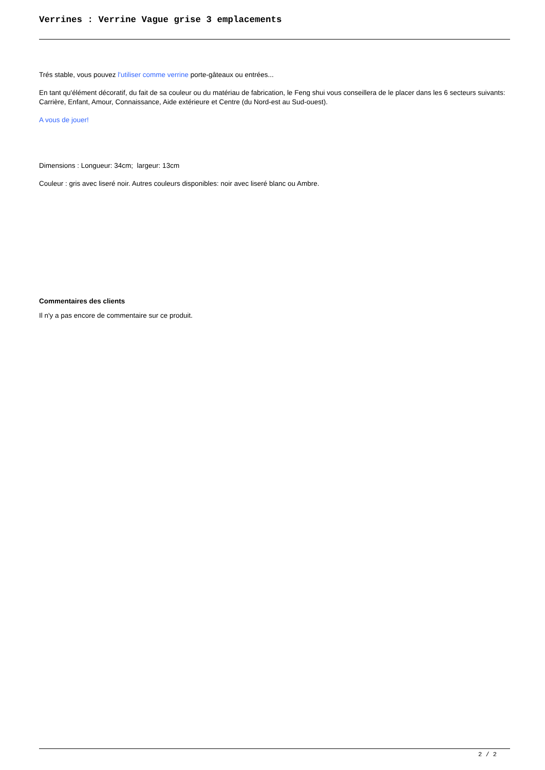Verrines : Verrine Vague grise 3 emplacements
Trés stable, vous pouvez l'utiliser comme verrine porte-gâteaux ou entrées...
En tant qu'élément décoratif, du fait de sa couleur ou du matériau de fabrication, le Feng shui vous conseillera de le placer dans les 6 secteurs suivants: Carrière, Enfant, Amour, Connaissance, Aide extérieure et Centre (du Nord-est au Sud-ouest).
A vous de jouer!
Dimensions : Longueur: 34cm; largeur: 13cm
Couleur : gris avec liseré noir. Autres couleurs disponibles: noir avec liseré blanc ou Ambre.
Commentaires des clients
Il n'y a pas encore de commentaire sur ce produit.
2 / 2